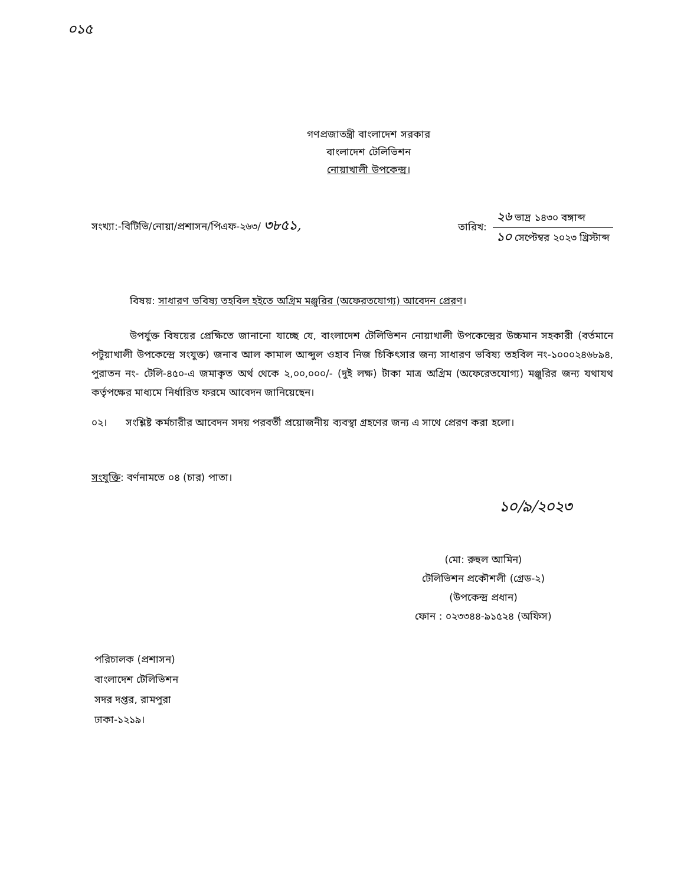০১৫
গণপ্রজাতন্ত্রী বাংলাদেশ সরকার
বাংলাদেশ টেলিভিশন
নোয়াখালী উপকেন্দ্র।
সংখ্যা:-বিটিভি/নোয়া/প্রশাসন/পিএফ-২৬৩/ ৩৮৫১,
তারিখ:
২৬ ভাদ্র ১৪৩০ বঙ্গাব্দ
১০ সেপ্টেম্বর ২০২৩ খ্রিস্টাব্দ
বিষয়: সাধারণ ভবিষ্য তহবিল হইতে অগ্রিম মঞ্জুরির (অফেরতযোগ্য) আবেদন প্রেরণ।
উপর্যুক্ত বিষয়ের প্রেক্ষিতে জানানো যাচ্ছে যে, বাংলাদেশ টেলিভিশন নোয়াখালী উপকেন্দ্রের উচ্চমান সহকারী (বর্তমানে পটুয়াখালী উপকেন্দ্রে সংযুক্ত) জনাব আল কামাল আব্দুল ওহাব নিজ চিকিৎসার জন্য সাধারণ ভবিষ্য তহবিল নং-১০০০২৪৬৮৯৪, পুরাতন নং- টেলি-৪৫০-এ জমাকৃত অর্থ থেকে ২,০০,০০০/- (দুই লক্ষ) টাকা মাত্র অগ্রিম (অফেরেতযোগ্য) মঞ্জুরির জন্য যথাযথ কর্তৃপক্ষের মাধ্যমে নির্ধারিত ফরমে আবেদন জানিয়েছেন।
০২। সংশ্লিষ্ট কর্মচারীর আবেদন সদয় পরবর্তী প্রয়োজনীয় ব্যবস্থা গ্রহণের জন্য এ সাথে প্রেরণ করা হলো।
সংযুক্তি: বর্ণনামতে ০৪ (চার) পাতা।
১০/৯/২০২৩
(মো: রুহুল আমিন)
টেলিভিশন প্রকৌশলী (গ্রেড-২)
(উপকেন্দ্র প্রধান)
ফোন : ০২৩৩৪৪-৯১৫২৪ (অফিস)
পরিচালক (প্রশাসন)
বাংলাদেশ টেলিভিশন
সদর দপ্তর, রামপুরা
ঢাকা-১২১৯।